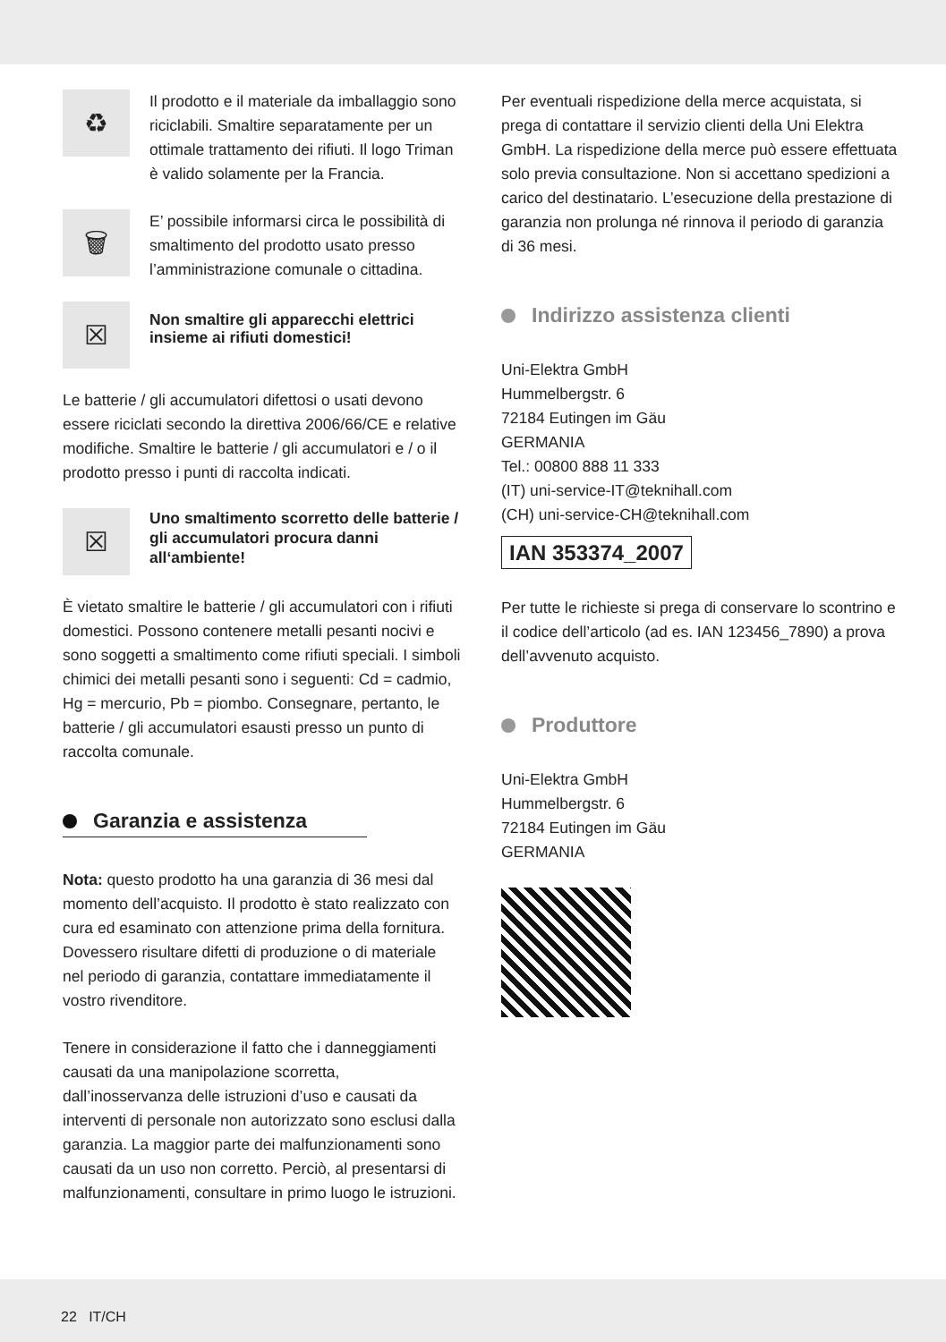♻
Il prodotto e il materiale da imballaggio sono riciclabili. Smaltire separatamente per un ottimale trattamento dei rifiuti. Il logo Triman è valido solamente per la Francia.
🗑
E’ possibile informarsi circa le possibilità di smaltimento del prodotto usato presso l’amministrazione comunale o cittadina.
☒
Non smaltire gli apparecchi elettrici insieme ai rifiuti domestici!
Le batterie / gli accumulatori difettosi o usati devono essere riciclati secondo la direttiva 2006/66/CE e relative modifiche. Smaltire le batterie / gli accumulatori e / o il prodotto presso i punti di raccolta indicati.
☒
Uno smaltimento scorretto delle batterie / gli accumulatori procura danni all‘ambiente!
È vietato smaltire le batterie / gli accumulatori con i rifiuti domestici. Possono contenere metalli pesanti nocivi e sono soggetti a smaltimento come rifiuti speciali. I simboli chimici dei metalli pesanti sono i seguenti: Cd = cadmio, Hg = mercurio, Pb = piombo. Consegnare, pertanto, le batterie / gli accumulatori esausti presso un punto di raccolta comunale.
Garanzia e assistenza
Nota: questo prodotto ha una garanzia di 36 mesi dal momento dell’acquisto. Il prodotto è stato realizzato con cura ed esaminato con attenzione prima della fornitura. Dovessero risultare difetti di produzione o di materiale nel periodo di garanzia, contattare immediatamente il vostro rivenditore.
Tenere in considerazione il fatto che i danneggiamenti causati da una manipolazione scorretta, dall’inosservanza delle istruzioni d’uso e causati da interventi di personale non autorizzato sono esclusi dalla garanzia. La maggior parte dei malfunzionamenti sono causati da un uso non corretto. Perciò, al presentarsi di malfunzionamenti, consultare in primo luogo le istruzioni.
Per eventuali rispedizione della merce acquistata, si prega di contattare il servizio clienti della Uni Elektra GmbH. La rispedizione della merce può essere effettuata solo previa consultazione. Non si accettano spedizioni a carico del destinatario. L’esecuzione della prestazione di garanzia non prolunga né rinnova il periodo di garanzia di 36 mesi.
Indirizzo assistenza clienti
Uni-Elektra GmbH
Hummelbergstr. 6
72184 Eutingen im Gäu
GERMANIA
Tel.: 00800 888 11 333
(IT) uni-service-IT@teknihall.com
(CH) uni-service-CH@teknihall.com
IAN 353374_2007
Per tutte le richieste si prega di conservare lo scontrino e il codice dell’articolo (ad es. IAN 123456_7890) a prova dell’avvenuto acquisto.
Produttore
Uni-Elektra GmbH
Hummelbergstr. 6
72184 Eutingen im Gäu
GERMANIA
22 IT/CH